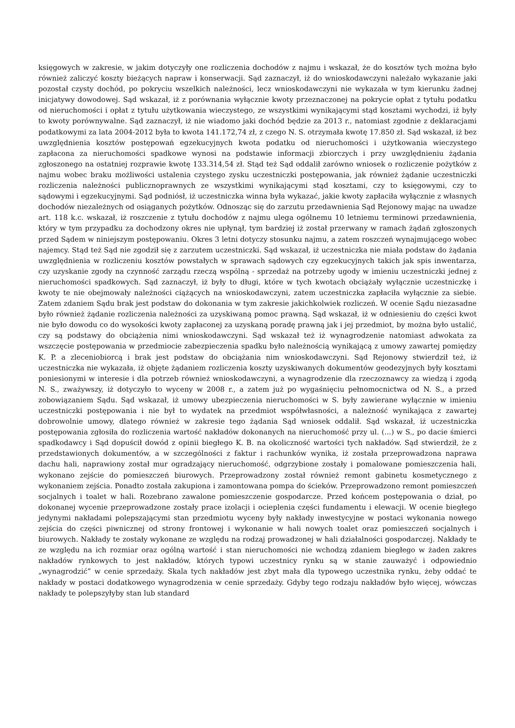księgowych w zakresie, w jakim dotyczyły one rozliczenia dochodów z najmu i wskazał, że do kosztów tych można było również zaliczyć koszty bieżących napraw i konserwacji. Sąd zaznaczył, iż do wnioskodawczyni należało wykazanie jaki pozostał czysty dochód, po pokryciu wszelkich należności, lecz wnioskodawczyni nie wykazała w tym kierunku żadnej inicjatywy dowodowej. Sąd wskazał, iż z porównania wyłącznie kwoty przeznaczonej na pokrycie opłat z tytułu podatku od nieruchomości i opłat z tytułu użytkowania wieczystego, ze wszystkimi wynikającymi stąd kosztami wychodzi, iż były to kwoty porównywalne. Sąd zaznaczył, iż nie wiadomo jaki dochód będzie za 2013 r., natomiast zgodnie z deklaracjami podatkowymi za lata 2004-2012 była to kwota 141.172,74 zł, z czego N. S. otrzymała kwotę 17.850 zł. Sąd wskazał, iż bez uwzględnienia kosztów postępowań egzekucyjnych kwota podatku od nieruchomości i użytkowania wieczystego zapłacona za nieruchomości spadkowe wynosi na podstawie informacji zbiorczych i przy uwzględnieniu żądania zgłoszonego na ostatniej rozprawie kwotę 133.314,54 zł. Stąd też Sąd oddalił zarówno wniosek o rozliczenie pożytków z najmu wobec braku możliwości ustalenia czystego zysku uczestniczki postępowania, jak również żądanie uczestniczki rozliczenia należności publicznoprawnych ze wszystkimi wynikającymi stąd kosztami, czy to księgowymi, czy to sądowymi i egzekucyjnymi. Sąd podniósł, iż uczestniczka winna była wykazać, jakie kwoty zapłaciła wyłącznie z własnych dochodów niezależnych od osiąganych pożytków. Odnosząc się do zarzutu przedawnienia Sąd Rejonowy mając na uwadze art. 118 k.c. wskazał, iż roszczenie z tytułu dochodów z najmu ulega ogólnemu 10 letniemu terminowi przedawnienia, który w tym przypadku za dochodzony okres nie upłynął, tym bardziej iż został przerwany w ramach żądań zgłoszonych przed Sądem w niniejszym postępowaniu. Okres 3 letni dotyczy stosunku najmu, a zatem roszczeń wynajmującego wobec najemcy. Stąd też Sąd nie zgodził się z zarzutem uczestniczki. Sąd wskazał, iż uczestniczka nie miała podstaw do żądania uwzględnienia w rozliczeniu kosztów powstałych w sprawach sądowych czy egzekucyjnych takich jak spis inwentarza, czy uzyskanie zgody na czynność zarządu rzeczą wspólną - sprzedaż na potrzeby ugody w imieniu uczestniczki jednej z nieruchomości spadkowych. Sąd zaznaczył, iż były to długi, które w tych kwotach obciążały wyłącznie uczestniczkę i kwoty te nie obejmowały należności ciążących na wnioskodawczyni, zatem uczestniczka zapłaciła wyłącznie za siebie. Zatem zdaniem Sądu brak jest podstaw do dokonania w tym zakresie jakichkolwiek rozliczeń. W ocenie Sądu niezasadne było również żądanie rozliczenia należności za uzyskiwaną pomoc prawną. Sąd wskazał, iż w odniesieniu do części kwot nie było dowodu co do wysokości kwoty zapłaconej za uzyskaną poradę prawną jak i jej przedmiot, by można było ustalić, czy są podstawy do obciążenia nimi wnioskodawczyni. Sąd wskazał też iż wynagrodzenie natomiast adwokata za wszczęcie postępowania w przedmiocie zabezpieczenia spadku było należnością wynikającą z umowy zawartej pomiędzy K. P. a zleceniobiorcą i brak jest podstaw do obciążania nim wnioskodawczyni. Sąd Rejonowy stwierdził też, iż uczestniczka nie wykazała, iż objęte żądaniem rozliczenia koszty uzyskiwanych dokumentów geodezyjnych były kosztami poniesionymi w interesie i dla potrzeb również wnioskodawczyni, a wynagrodzenie dla rzeczoznawcy za wiedzą i zgodą N. S., zważywszy, iż dotyczyło to wyceny w 2008 r., a zatem już po wygaśnięciu pełnomocnictwa od N. S., a przed zobowiązaniem Sądu. Sąd wskazał, iż umowy ubezpieczenia nieruchomości w S. były zawierane wyłącznie w imieniu uczestniczki postępowania i nie był to wydatek na przedmiot współwłasności, a należność wynikająca z zawartej dobrowolnie umowy, dlatego również w zakresie tego żądania Sąd wniosek oddalił. Sąd wskazał, iż uczestniczka postępowania zgłosiła do rozliczenia wartość nakładów dokonanych na nieruchomość przy ul. (...) w S., po dacie śmierci spadkodawcy i Sąd dopuścił dowód z opinii biegłego K. B. na okoliczność wartości tych nakładów. Sąd stwierdził, że z przedstawionych dokumentów, a w szczególności z faktur i rachunków wynika, iż została przeprowadzona naprawa dachu hali, naprawiony został mur ogradzający nieruchomość, odgrzybione zostały i pomalowane pomieszczenia hali, wykonano zejście do pomieszczeń biurowych. Przeprowadzony został również remont gabinetu kosmetycznego z wykonaniem zejścia. Ponadto została zakupiona i zamontowana pompa do ścieków. Przeprowadzono remont pomieszczeń socjalnych i toalet w hali. Rozebrano zawalone pomieszczenie gospodarcze. Przed końcem postępowania o dział, po dokonanej wycenie przeprowadzone zostały prace izolacji i ocieplenia części fundamentu i elewacji. W ocenie biegłego jedynymi nakładami polepszającymi stan przedmiotu wyceny były nakłady inwestycyjne w postaci wykonania nowego zejścia do części piwnicznej od strony frontowej i wykonanie w hali nowych toalet oraz pomieszczeń socjalnych i biurowych. Nakłady te zostały wykonane ze względu na rodzaj prowadzonej w hali działalności gospodarczej. Nakłady te ze względu na ich rozmiar oraz ogólną wartość i stan nieruchomości nie wchodzą zdaniem biegłego w żaden zakres nakładów rynkowych to jest nakładów, których typowi uczestnicy rynku są w stanie zauważyć i odpowiednio „wynagrodzić” w cenie sprzedaży. Skala tych nakładów jest zbyt mała dla typowego uczestnika rynku, żeby oddać te nakłady w postaci dodatkowego wynagrodzenia w cenie sprzedaży. Gdyby tego rodzaju nakładów było więcej, wówczas nakłady te polepszyłyby stan lub standard